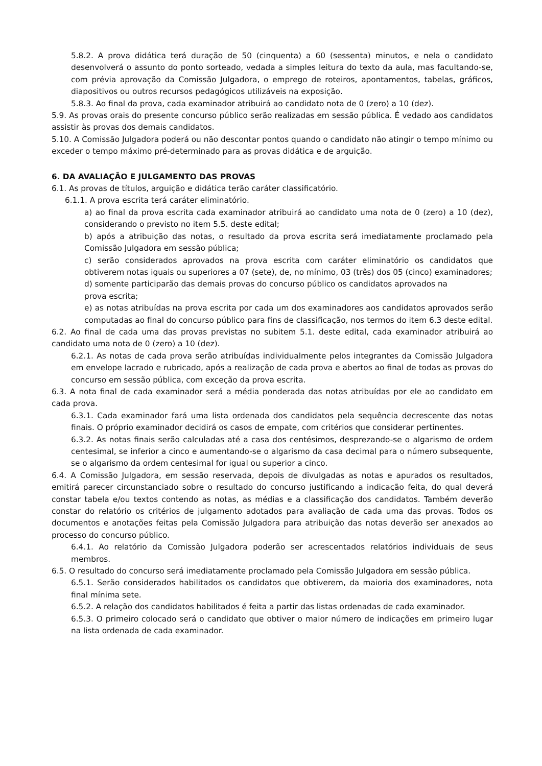5.8.2. A prova didática terá duração de 50 (cinquenta) a 60 (sessenta) minutos, e nela o candidato desenvolverá o assunto do ponto sorteado, vedada a simples leitura do texto da aula, mas facultando-se, com prévia aprovação da Comissão Julgadora, o emprego de roteiros, apontamentos, tabelas, gráficos, diapositivos ou outros recursos pedagógicos utilizáveis na exposição.
5.8.3. Ao final da prova, cada examinador atribuirá ao candidato nota de 0 (zero) a 10 (dez).
5.9. As provas orais do presente concurso público serão realizadas em sessão pública. É vedado aos candidatos assistir às provas dos demais candidatos.
5.10. A Comissão Julgadora poderá ou não descontar pontos quando o candidato não atingir o tempo mínimo ou exceder o tempo máximo pré-determinado para as provas didática e de arguição.
6. DA AVALIAÇÃO E JULGAMENTO DAS PROVAS
6.1. As provas de títulos, arguição e didática terão caráter classificatório.
6.1.1. A prova escrita terá caráter eliminatório.
a) ao final da prova escrita cada examinador atribuirá ao candidato uma nota de 0 (zero) a 10 (dez), considerando o previsto no item 5.5. deste edital;
b) após a atribuição das notas, o resultado da prova escrita será imediatamente proclamado pela Comissão Julgadora em sessão pública;
c) serão considerados aprovados na prova escrita com caráter eliminatório os candidatos que obtiverem notas iguais ou superiores a 07 (sete), de, no mínimo, 03 (três) dos 05 (cinco) examinadores;
d) somente participarão das demais provas do concurso público os candidatos aprovados na
prova escrita;
e) as notas atribuídas na prova escrita por cada um dos examinadores aos candidatos aprovados serão computadas ao final do concurso público para fins de classificação, nos termos do item 6.3 deste edital.
6.2. Ao final de cada uma das provas previstas no subitem 5.1. deste edital, cada examinador atribuirá ao candidato uma nota de 0 (zero) a 10 (dez).
6.2.1. As notas de cada prova serão atribuídas individualmente pelos integrantes da Comissão Julgadora em envelope lacrado e rubricado, após a realização de cada prova e abertos ao final de todas as provas do concurso em sessão pública, com exceção da prova escrita.
6.3. A nota final de cada examinador será a média ponderada das notas atribuídas por ele ao candidato em cada prova.
6.3.1. Cada examinador fará uma lista ordenada dos candidatos pela sequência decrescente das notas finais. O próprio examinador decidirá os casos de empate, com critérios que considerar pertinentes.
6.3.2. As notas finais serão calculadas até a casa dos centésimos, desprezando-se o algarismo de ordem centesimal, se inferior a cinco e aumentando-se o algarismo da casa decimal para o número subsequente, se o algarismo da ordem centesimal for igual ou superior a cinco.
6.4. A Comissão Julgadora, em sessão reservada, depois de divulgadas as notas e apurados os resultados, emitirá parecer circunstanciado sobre o resultado do concurso justificando a indicação feita, do qual deverá constar tabela e/ou textos contendo as notas, as médias e a classificação dos candidatos. Também deverão constar do relatório os critérios de julgamento adotados para avaliação de cada uma das provas. Todos os documentos e anotações feitas pela Comissão Julgadora para atribuição das notas deverão ser anexados ao processo do concurso público.
6.4.1. Ao relatório da Comissão Julgadora poderão ser acrescentados relatórios individuais de seus membros.
6.5. O resultado do concurso será imediatamente proclamado pela Comissão Julgadora em sessão pública.
6.5.1. Serão considerados habilitados os candidatos que obtiverem, da maioria dos examinadores, nota final mínima sete.
6.5.2. A relação dos candidatos habilitados é feita a partir das listas ordenadas de cada examinador.
6.5.3. O primeiro colocado será o candidato que obtiver o maior número de indicações em primeiro lugar na lista ordenada de cada examinador.